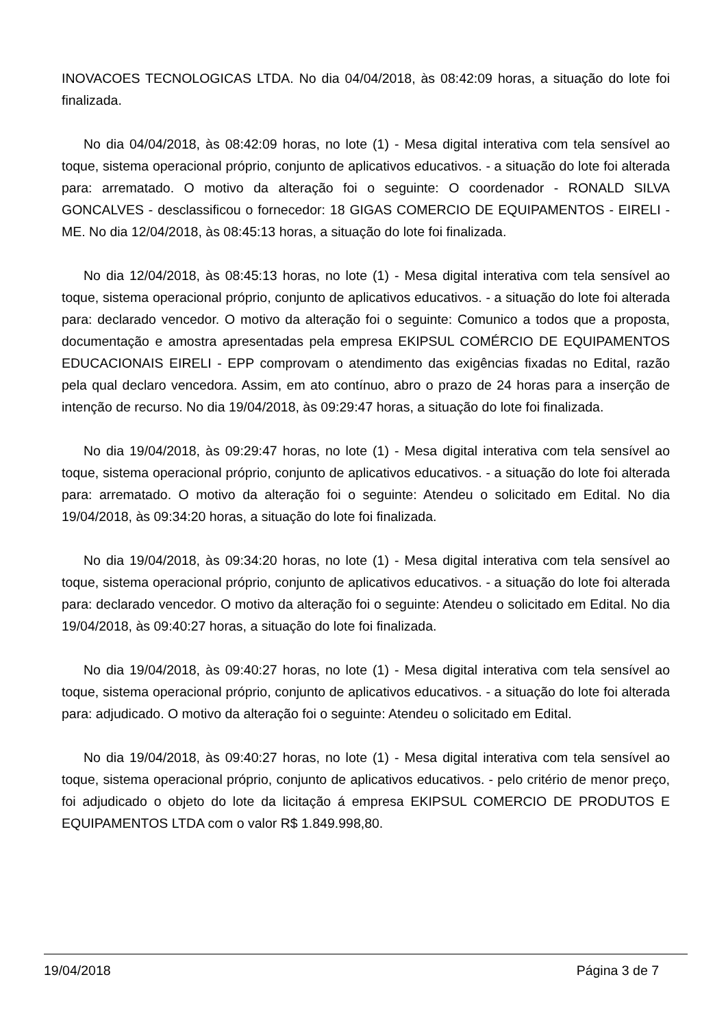INOVACOES TECNOLOGICAS LTDA. No dia 04/04/2018, às 08:42:09 horas, a situação do lote foi finalizada.
No dia 04/04/2018, às 08:42:09 horas, no lote (1) - Mesa digital interativa com tela sensível ao toque, sistema operacional próprio, conjunto de aplicativos educativos. - a situação do lote foi alterada para: arrematado. O motivo da alteração foi o seguinte: O coordenador - RONALD SILVA GONCALVES - desclassificou o fornecedor: 18 GIGAS COMERCIO DE EQUIPAMENTOS - EIRELI - ME. No dia 12/04/2018, às 08:45:13 horas, a situação do lote foi finalizada.
No dia 12/04/2018, às 08:45:13 horas, no lote (1) - Mesa digital interativa com tela sensível ao toque, sistema operacional próprio, conjunto de aplicativos educativos. - a situação do lote foi alterada para: declarado vencedor. O motivo da alteração foi o seguinte: Comunico a todos que a proposta, documentação e amostra apresentadas pela empresa EKIPSUL COMÉRCIO DE EQUIPAMENTOS EDUCACIONAIS EIRELI - EPP comprovam o atendimento das exigências fixadas no Edital, razão pela qual declaro vencedora. Assim, em ato contínuo, abro o prazo de 24 horas para a inserção de intenção de recurso. No dia 19/04/2018, às 09:29:47 horas, a situação do lote foi finalizada.
No dia 19/04/2018, às 09:29:47 horas, no lote (1) - Mesa digital interativa com tela sensível ao toque, sistema operacional próprio, conjunto de aplicativos educativos. - a situação do lote foi alterada para: arrematado. O motivo da alteração foi o seguinte: Atendeu o solicitado em Edital. No dia 19/04/2018, às 09:34:20 horas, a situação do lote foi finalizada.
No dia 19/04/2018, às 09:34:20 horas, no lote (1) - Mesa digital interativa com tela sensível ao toque, sistema operacional próprio, conjunto de aplicativos educativos. - a situação do lote foi alterada para: declarado vencedor. O motivo da alteração foi o seguinte: Atendeu o solicitado em Edital. No dia 19/04/2018, às 09:40:27 horas, a situação do lote foi finalizada.
No dia 19/04/2018, às 09:40:27 horas, no lote (1) - Mesa digital interativa com tela sensível ao toque, sistema operacional próprio, conjunto de aplicativos educativos. - a situação do lote foi alterada para: adjudicado. O motivo da alteração foi o seguinte: Atendeu o solicitado em Edital.
No dia 19/04/2018, às 09:40:27 horas, no lote (1) - Mesa digital interativa com tela sensível ao toque, sistema operacional próprio, conjunto de aplicativos educativos. - pelo critério de menor preço, foi adjudicado o objeto do lote da licitação á empresa EKIPSUL COMERCIO DE PRODUTOS E EQUIPAMENTOS LTDA com o valor R$ 1.849.998,80.
19/04/2018 Página 3 de 7